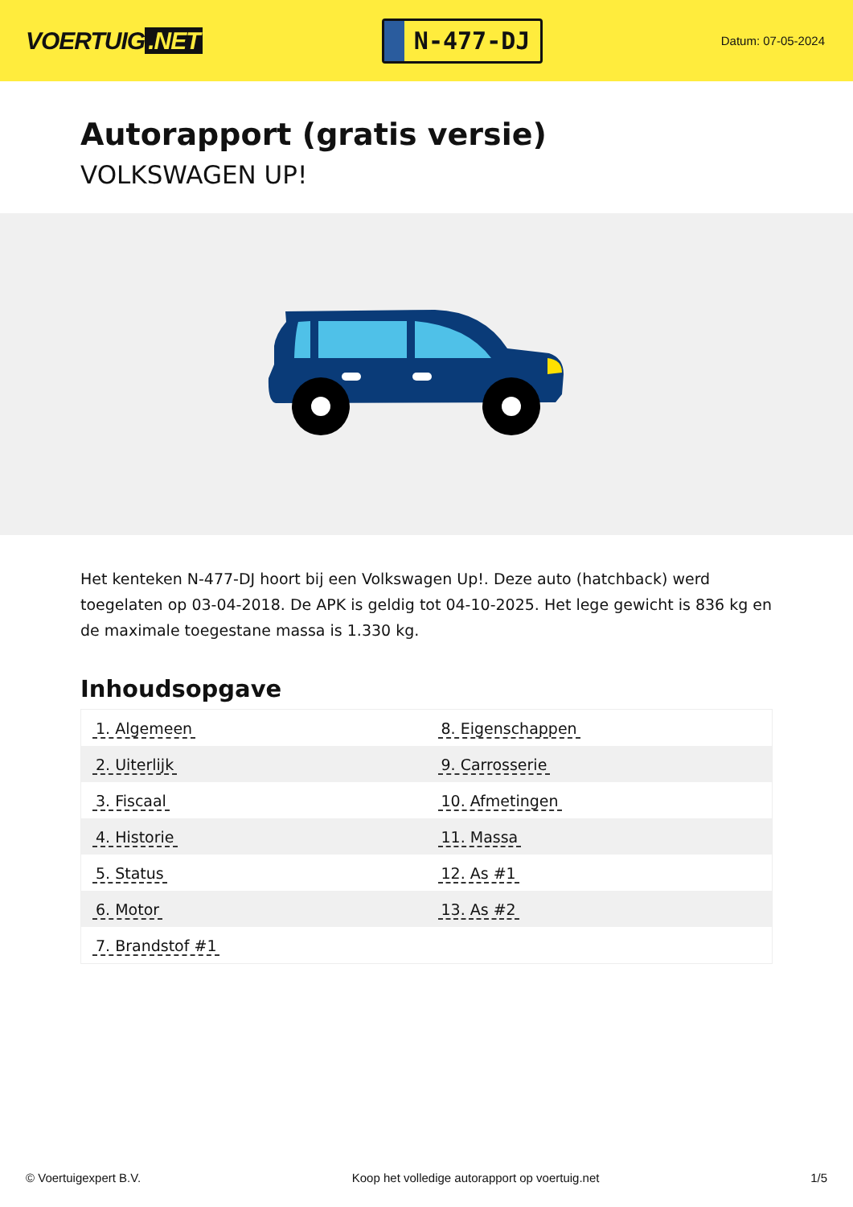VOERTUIG.NET
N-477-DJ
Datum: 07-05-2024
Autorapport (gratis versie)
VOLKSWAGEN UP!
Het kenteken N-477-DJ hoort bij een Volkswagen Up!. Deze auto (hatchback) werd toegelaten op 03-04-2018. De APK is geldig tot 04-10-2025. Het lege gewicht is 836 kg en de maximale toegestane massa is 1.330 kg.
Inhoudsopgave
| 1. Algemeen | 8. Eigenschappen |
| 2. Uiterlijk | 9. Carrosserie |
| 3. Fiscaal | 10. Afmetingen |
| 4. Historie | 11. Massa |
| 5. Status | 12. As #1 |
| 6. Motor | 13. As #2 |
| 7. Brandstof #1 | |
© Voertuigexpert B.V. Koop het volledige autorapport op voertuig.net 1/5